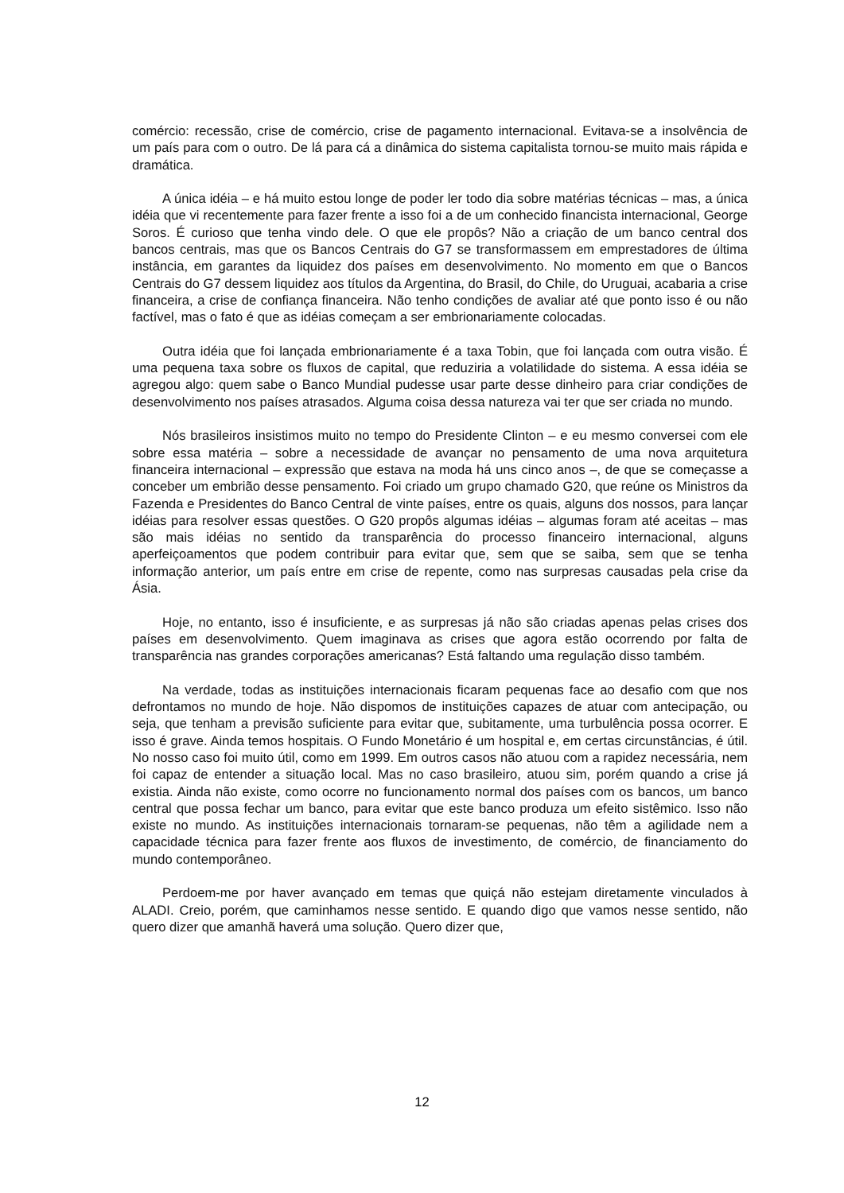comércio: recessão, crise de comércio, crise de pagamento internacional. Evitava-se a insolvência de um país para com o outro. De lá para cá a dinâmica do sistema capitalista tornou-se muito mais rápida e dramática.
A única idéia – e há muito estou longe de poder ler todo dia sobre matérias técnicas – mas, a única idéia que vi recentemente para fazer frente a isso foi a de um conhecido financista internacional, George Soros. É curioso que tenha vindo dele. O que ele propôs? Não a criação de um banco central dos bancos centrais, mas que os Bancos Centrais do G7 se transformassem em emprestadores de última instância, em garantes da liquidez dos países em desenvolvimento. No momento em que o Bancos Centrais do G7 dessem liquidez aos títulos da Argentina, do Brasil, do Chile, do Uruguai, acabaria a crise financeira, a crise de confiança financeira. Não tenho condições de avaliar até que ponto isso é ou não factível, mas o fato é que as idéias começam a ser embrionariamente colocadas.
Outra idéia que foi lançada embrionariamente é a taxa Tobin, que foi lançada com outra visão. É uma pequena taxa sobre os fluxos de capital, que reduziria a volatilidade do sistema. A essa idéia se agregou algo: quem sabe o Banco Mundial pudesse usar parte desse dinheiro para criar condições de desenvolvimento nos países atrasados. Alguma coisa dessa natureza vai ter que ser criada no mundo.
Nós brasileiros insistimos muito no tempo do Presidente Clinton – e eu mesmo conversei com ele sobre essa matéria – sobre a necessidade de avançar no pensamento de uma nova arquitetura financeira internacional – expressão que estava na moda há uns cinco anos –, de que se começasse a conceber um embrião desse pensamento. Foi criado um grupo chamado G20, que reúne os Ministros da Fazenda e Presidentes do Banco Central de vinte países, entre os quais, alguns dos nossos, para lançar idéias para resolver essas questões. O G20 propôs algumas idéias – algumas foram até aceitas – mas são mais idéias no sentido da transparência do processo financeiro internacional, alguns aperfeiçoamentos que podem contribuir para evitar que, sem que se saiba, sem que se tenha informação anterior, um país entre em crise de repente, como nas surpresas causadas pela crise da Ásia.
Hoje, no entanto, isso é insuficiente, e as surpresas já não são criadas apenas pelas crises dos países em desenvolvimento. Quem imaginava as crises que agora estão ocorrendo por falta de transparência nas grandes corporações americanas? Está faltando uma regulação disso também.
Na verdade, todas as instituições internacionais ficaram pequenas face ao desafio com que nos defrontamos no mundo de hoje. Não dispomos de instituições capazes de atuar com antecipação, ou seja, que tenham a previsão suficiente para evitar que, subitamente, uma turbulência possa ocorrer. E isso é grave. Ainda temos hospitais. O Fundo Monetário é um hospital e, em certas circunstâncias, é útil. No nosso caso foi muito útil, como em 1999. Em outros casos não atuou com a rapidez necessária, nem foi capaz de entender a situação local. Mas no caso brasileiro, atuou sim, porém quando a crise já existia. Ainda não existe, como ocorre no funcionamento normal dos países com os bancos, um banco central que possa fechar um banco, para evitar que este banco produza um efeito sistêmico. Isso não existe no mundo. As instituições internacionais tornaram-se pequenas, não têm a agilidade nem a capacidade técnica para fazer frente aos fluxos de investimento, de comércio, de financiamento do mundo contemporâneo.
Perdoem-me por haver avançado em temas que quiçá não estejam diretamente vinculados à ALADI. Creio, porém, que caminhamos nesse sentido. E quando digo que vamos nesse sentido, não quero dizer que amanhã haverá uma solução. Quero dizer que,
12